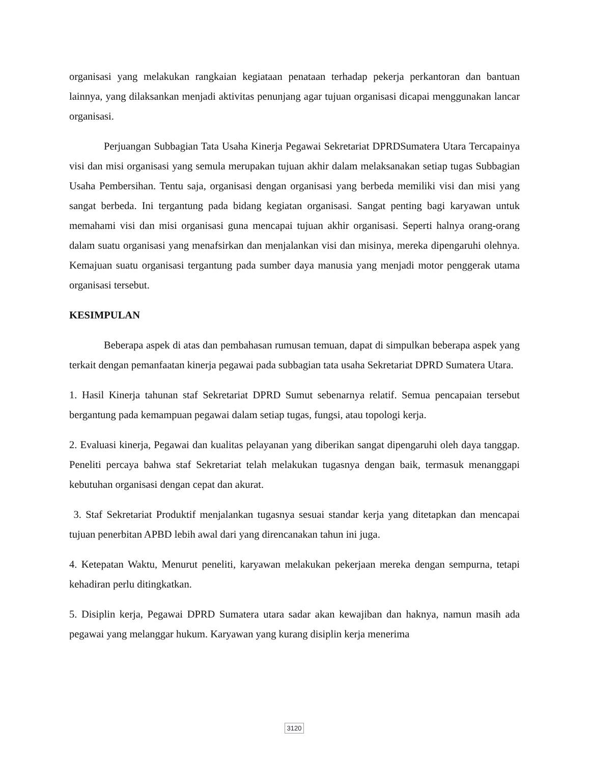organisasi yang melakukan rangkaian kegiataan penataan terhadap pekerja perkantoran dan bantuan lainnya, yang dilaksankan menjadi aktivitas penunjang agar tujuan organisasi dicapai menggunakan lancar organisasi.
Perjuangan Subbagian Tata Usaha Kinerja Pegawai Sekretariat DPRDSumatera Utara Tercapainya visi dan misi organisasi yang semula merupakan tujuan akhir dalam melaksanakan setiap tugas Subbagian Usaha Pembersihan. Tentu saja, organisasi dengan organisasi yang berbeda memiliki visi dan misi yang sangat berbeda. Ini tergantung pada bidang kegiatan organisasi. Sangat penting bagi karyawan untuk memahami visi dan misi organisasi guna mencapai tujuan akhir organisasi. Seperti halnya orang-orang dalam suatu organisasi yang menafsirkan dan menjalankan visi dan misinya, mereka dipengaruhi olehnya. Kemajuan suatu organisasi tergantung pada sumber daya manusia yang menjadi motor penggerak utama organisasi tersebut.
KESIMPULAN
Beberapa aspek di atas dan pembahasan rumusan temuan, dapat di simpulkan beberapa aspek yang terkait dengan pemanfaatan kinerja pegawai pada subbagian tata usaha Sekretariat DPRD Sumatera Utara.
1. Hasil Kinerja tahunan staf Sekretariat DPRD Sumut sebenarnya relatif. Semua pencapaian tersebut bergantung pada kemampuan pegawai dalam setiap tugas, fungsi, atau topologi kerja.
2. Evaluasi kinerja, Pegawai dan kualitas pelayanan yang diberikan sangat dipengaruhi oleh daya tanggap. Peneliti percaya bahwa staf Sekretariat telah melakukan tugasnya dengan baik, termasuk menanggapi kebutuhan organisasi dengan cepat dan akurat.
3. Staf Sekretariat Produktif menjalankan tugasnya sesuai standar kerja yang ditetapkan dan mencapai tujuan penerbitan APBD lebih awal dari yang direncanakan tahun ini juga.
4. Ketepatan Waktu, Menurut peneliti, karyawan melakukan pekerjaan mereka dengan sempurna, tetapi kehadiran perlu ditingkatkan.
5. Disiplin kerja, Pegawai DPRD Sumatera utara sadar akan kewajiban dan haknya, namun masih ada pegawai yang melanggar hukum. Karyawan yang kurang disiplin kerja menerima
3120